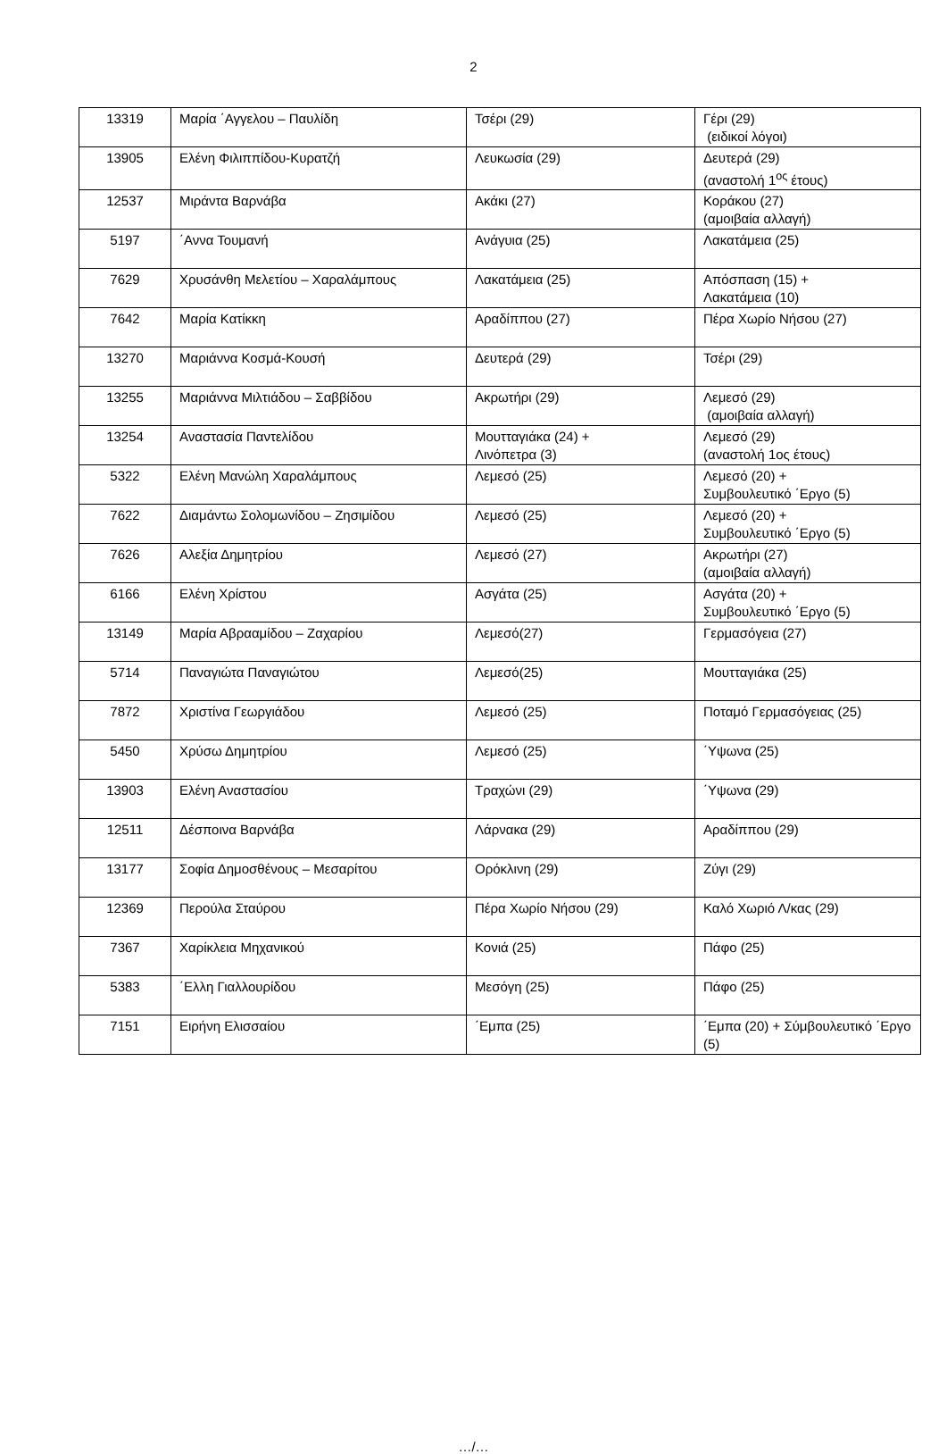2
| 13319 | Μαρία ΄Αγγελου – Παυλίδη | Τσέρι (29) | Γέρι (29) (ειδικοί λόγοι) |
| 13905 | Ελένη Φιλιππίδου-Κυρατζή | Λευκωσία (29) | Δευτερά (29) (αναστολή 1<sup>ος</sup> έτους) |
| 12537 | Μιράντα Βαρνάβα | Ακάκι (27) | Κοράκου (27) (αμοιβαία αλλαγή) |
| 5197 | ΄Αννα Τουμανή | Ανάγυια (25) | Λακατάμεια (25) |
| 7629 | Χρυσάνθη Μελετίου – Χαραλάμπους | Λακατάμεια (25) | Απόσπαση (15) + Λακατάμεια (10) |
| 7642 | Μαρία Κατίκκη | Αραδίππου (27) | Πέρα Χωρίο Νήσου (27) |
| 13270 | Μαριάννα Κοσμά-Κουσή | Δευτερά (29) | Τσέρι (29) |
| 13255 | Μαριάννα Μιλτιάδου – Σαββίδου | Ακρωτήρι (29) | Λεμεσό (29) (αμοιβαία αλλαγή) |
| 13254 | Αναστασία Παντελίδου | Μουτταγιάκα (24) + Λινόπετρα (3) | Λεμεσό (29) (αναστολή 1ος έτους) |
| 5322 | Ελένη Μανώλη Χαραλάμπους | Λεμεσό (25) | Λεμεσό (20) + Συμβουλευτικό ΄Εργο (5) |
| 7622 | Διαμάντω Σολομωνίδου – Ζησιμίδου | Λεμεσό (25) | Λεμεσό (20) + Συμβουλευτικό ΄Εργο (5) |
| 7626 | Αλεξία Δημητρίου | Λεμεσό (27) | Ακρωτήρι (27) (αμοιβαία αλλαγή) |
| 6166 | Ελένη Χρίστου | Ασγάτα (25) | Ασγάτα (20) + Συμβουλευτικό ΄Εργο (5) |
| 13149 | Μαρία Αβρααμίδου – Ζαχαρίου | Λεμεσό(27) | Γερμασόγεια (27) |
| 5714 | Παναγιώτα Παναγιώτου | Λεμεσό(25) | Μουτταγιάκα (25) |
| 7872 | Χριστίνα Γεωργιάδου | Λεμεσό (25) | Ποταμό Γερμασόγειας (25) |
| 5450 | Χρύσω Δημητρίου | Λεμεσό (25) | ΄Υψωνα (25) |
| 13903 | Ελένη Αναστασίου | Τραχώνι (29) | ΄Υψωνα (29) |
| 12511 | Δέσποινα Βαρνάβα | Λάρνακα (29) | Αραδίππου (29) |
| 13177 | Σοφία Δημοσθένους – Μεσαρίτου | Ορόκλινη (29) | Ζύγι (29) |
| 12369 | Περούλα Σταύρου | Πέρα Χωρίο Νήσου (29) | Καλό Χωριό Λ/κας (29) |
| 7367 | Χαρίκλεια Μηχανικού | Κονιά (25) | Πάφο (25) |
| 5383 | ΄Ελλη Γιαλλουρίδου | Μεσόγη (25) | Πάφο (25) |
| 7151 | Ειρήνη Ελισσαίου | ΄Εμπα (25) | ΄Εμπα (20) + Σύμβουλευτικό ΄Εργο (5) |
…/…